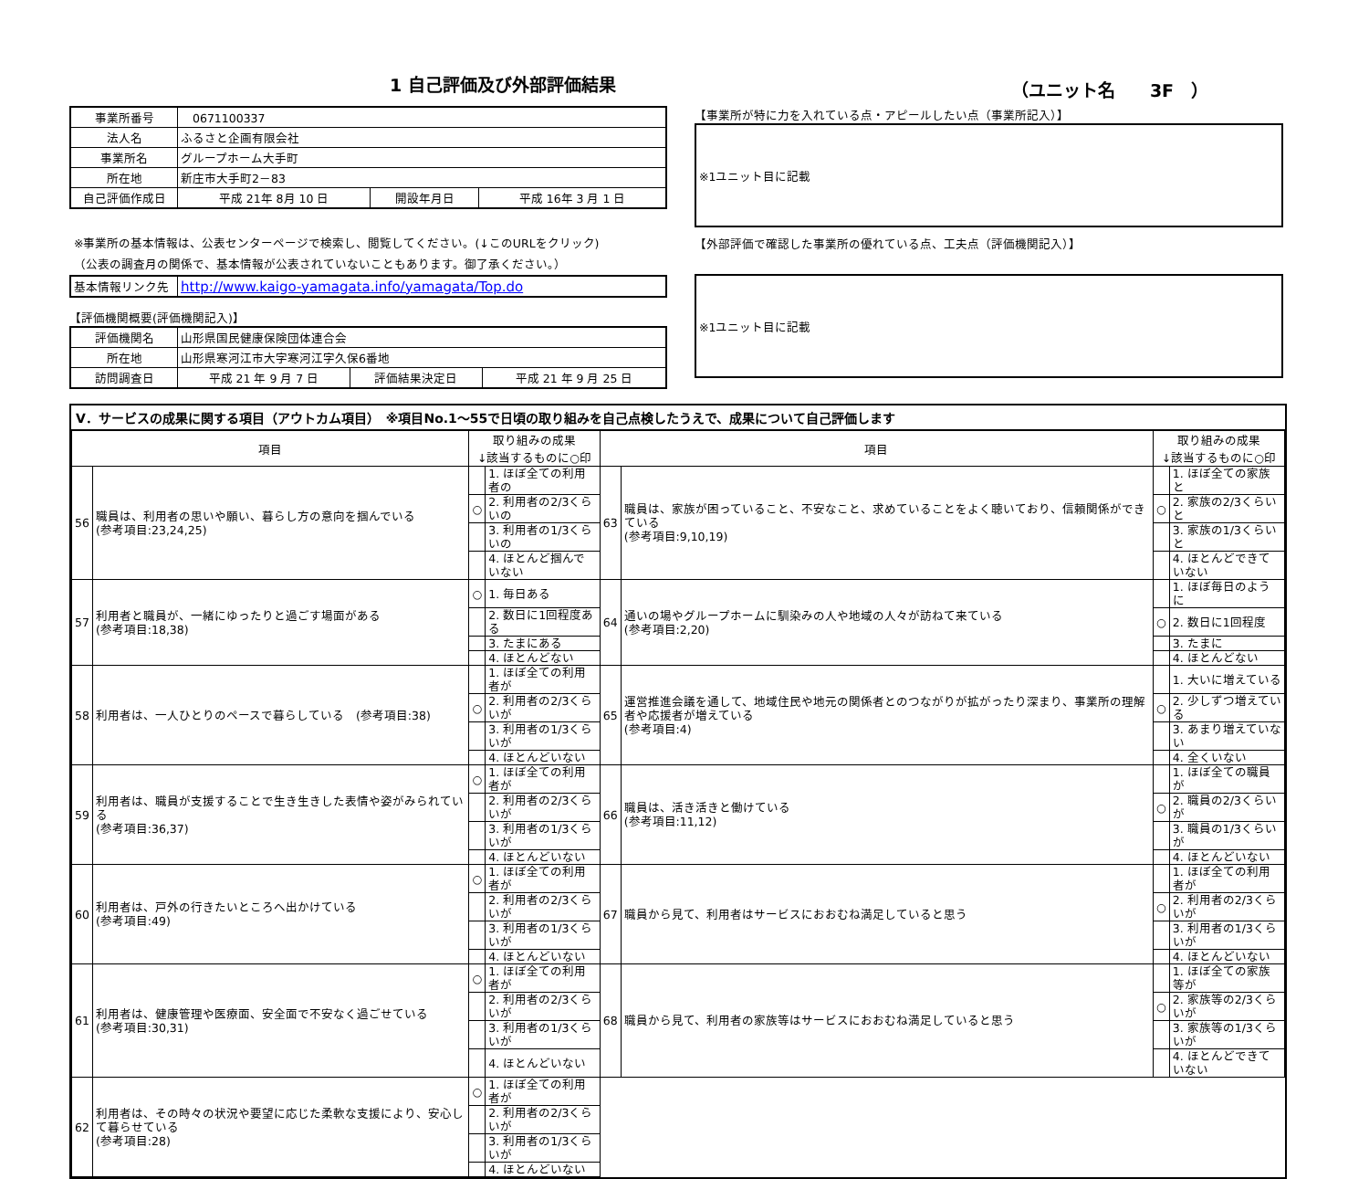1 自己評価及び外部評価結果 （ユニット名　　3F　）
| 事業所番号 | 0671100337 | | |
| 法人名 | ふるさと企画有限会社 | | |
| 事業所名 | グループホーム大手町 | | |
| 所在地 | 新庄市大手町2－83 | | |
| 自己評価作成日 | 平成 21年 8月 10 日 | 開設年月日 | 平成 16年 3 月 1 日 |
※事業所の基本情報は、公表センターページで検索し、閲覧してください。(↓このURLをクリック)
（公表の調査月の関係で、基本情報が公表されていないこともあります。御了承ください。）
| 基本情報リンク先 | http://www.kaigo-yamagata.info/yamagata/Top.do |
【評価機関概要(評価機関記入)】
| 評価機関名 | 山形県国民健康保険団体連合会 | | |
| 所在地 | 山形県寒河江市大字寒河江字久保6番地 | | |
| 訪問調査日 | 平成 21 年 9 月 7 日 | 評価結果決定日 | 平成 21 年 9 月 25 日 |
【事業所が特に力を入れている点・アピールしたい点（事業所記入）】
※1ユニット目に記載
【外部評価で確認した事業所の優れている点、工夫点（評価機関記入）】
※1ユニット目に記載
Ⅴ．サービスの成果に関する項目（アウトカム項目）　※項目No.1～55で日頃の取り組みを自己点検したうえで、成果について自己評価します
| 項目 | | 取り組みの成果 ↓該当するものに○印 | | 項目 | | 取り組みの成果 ↓該当するものに○印 | |
| --- | --- | --- | --- | --- | --- | --- | --- |
| 56 | 職員は、利用者の思いや願い、暮らし方の意向を掴んでいる (参考項目:23,24,25) | | 1. ほぼ全ての利用者の | 63 | 職員は、家族が困っていること、不安なこと、求めていることをよく聴いており、信頼関係ができている (参考項目:9,10,19) | | 1. ほぼ全ての家族と |
| | | ○ | 2. 利用者の2/3くらいの | | | ○ | 2. 家族の2/3くらいと |
| | | | 3. 利用者の1/3くらいの | | | | 3. 家族の1/3くらいと |
| | | | 4. ほとんど掴んでいない | | | | 4. ほとんどできていない |
| 57 | 利用者と職員が、一緒にゆったりと過ごす場面がある (参考項目:18,38) | ○ | 1. 毎日ある | 64 | 通いの場やグループホームに馴染みの人や地域の人々が訪ねて来ている (参考項目:2,20) | | 1. ほぼ毎日のように |
| | | | 2. 数日に1回程度ある | | | ○ | 2. 数日に1回程度 |
| | | | 3. たまにある | | | | 3. たまに |
| | | | 4. ほとんどない | | | | 4. ほとんどない |
| 58 | 利用者は、一人ひとりのペースで暮らしている (参考項目:38) | | 1. ほぼ全ての利用者が | 65 | 運営推進会議を通して、地域住民や地元の関係者とのつながりが拡がったり深まり、事業所の理解者や応援者が増えている (参考項目:4) | | 1. 大いに増えている |
| | | ○ | 2. 利用者の2/3くらいが | | | ○ | 2. 少しずつ増えている |
| | | | 3. 利用者の1/3くらいが | | | | 3. あまり増えていない |
| | | | 4. ほとんどいない | | | | 4. 全くいない |
| 59 | 利用者は、職員が支援することで生き生きした表情や姿がみられている (参考項目:36,37) | ○ | 1. ほぼ全ての利用者が | 66 | 職員は、活き活きと働けている (参考項目:11,12) | | 1. ほぼ全ての職員が |
| | | | 2. 利用者の2/3くらいが | | | ○ | 2. 職員の2/3くらいが |
| | | | 3. 利用者の1/3くらいが | | | | 3. 職員の1/3くらいが |
| | | | 4. ほとんどいない | | | | 4. ほとんどいない |
| 60 | 利用者は、戸外の行きたいところへ出かけている (参考項目:49) | ○ | 1. ほぼ全ての利用者が | 67 | 職員から見て、利用者はサービスにおおむね満足していると思う | | 1. ほぼ全ての利用者が |
| | | | 2. 利用者の2/3くらいが | | | ○ | 2. 利用者の2/3くらいが |
| | | | 3. 利用者の1/3くらいが | | | | 3. 利用者の1/3くらいが |
| | | | 4. ほとんどいない | | | | 4. ほとんどいない |
| 61 | 利用者は、健康管理や医療面、安全面で不安なく過ごせている (参考項目:30,31) | ○ | 1. ほぼ全ての利用者が | 68 | 職員から見て、利用者の家族等はサービスにおおむね満足していると思う | | 1. ほぼ全ての家族等が |
| | | | 2. 利用者の2/3くらいが | | | ○ | 2. 家族等の2/3くらいが |
| | | | 3. 利用者の1/3くらいが | | | | 3. 家族等の1/3くらいが |
| | | | 4. ほとんどいない | | | | 4. ほとんどできていない |
| 62 | 利用者は、その時々の状況や要望に応じた柔軟な支援により、安心して暮らせている (参考項目:28) | ○ | 1. ほぼ全ての利用者が | | | | |
| | | | 2. 利用者の2/3くらいが | | | | |
| | | | 3. 利用者の1/3くらいが | | | | |
| | | | 4. ほとんどいない | | | | |